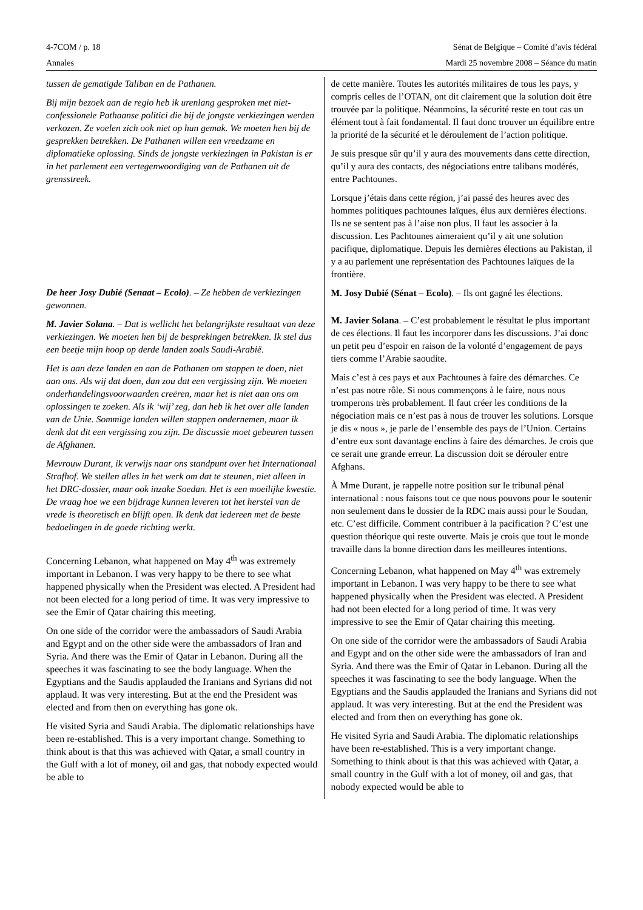4-7COM / p. 18 Sénat de Belgique – Comité d’avis fédéral
Annales Mardi 25 novembre 2008 – Séance du matin
tussen de gematigde Taliban en de Pathanen.
Bij mijn bezoek aan de regio heb ik urenlang gesproken met niet-confessionele Pathaanse politici die bij de jongste verkiezingen werden verkozen. Ze voelen zich ook niet op hun gemak. We moeten hen bij de gesprekken betrekken. De Pathanen willen een vreedzame en diplomatieke oplossing. Sinds de jongste verkiezingen in Pakistan is er in het parlement een vertegenwoordiging van de Pathanen uit de grensstreek.
De heer Josy Dubié (Senaat – Ecolo). – Ze hebben de verkiezingen gewonnen.
M. Javier Solana. – Dat is wellicht het belangrijkste resultaat van deze verkiezingen. We moeten hen bij de besprekingen betrekken. Ik stel dus een beetje mijn hoop op derde landen zoals Saudi-Arabië.
Het is aan deze landen en aan de Pathanen om stappen te doen, niet aan ons. Als wij dat doen, dan zou dat een vergissing zijn. We moeten onderhandelingsvoorwaarden creëren, maar het is niet aan ons om oplossingen te zoeken. Als ik ‘wij’ zeg, dan heb ik het over alle landen van de Unie. Sommige landen willen stappen ondernemen, maar ik denk dat dit een vergissing zou zijn. De discussie moet gebeuren tussen de Afghanen.
Mevrouw Durant, ik verwijs naar ons standpunt over het Internationaal Strafhof. We stellen alles in het werk om dat te steunen, niet alleen in het DRC-dossier, maar ook inzake Soedan. Het is een moeilijke kwestie. De vraag hoe we een bijdrage kunnen leveren tot het herstel van de vrede is theoretisch en blijft open. Ik denk dat iedereen met de beste bedoelingen in de goede richting werkt.
Concerning Lebanon, what happened on May 4<sup>th</sup> was extremely important in Lebanon. I was very happy to be there to see what happened physically when the President was elected. A President had not been elected for a long period of time. It was very impressive to see the Emir of Qatar chairing this meeting.
On one side of the corridor were the ambassadors of Saudi Arabia and Egypt and on the other side were the ambassadors of Iran and Syria. And there was the Emir of Qatar in Lebanon. During all the speeches it was fascinating to see the body language. When the Egyptians and the Saudis applauded the Iranians and Syrians did not applaud. It was very interesting. But at the end the President was elected and from then on everything has gone ok.
He visited Syria and Saudi Arabia. The diplomatic relationships have been re-established. This is a very important change. Something to think about is that this was achieved with Qatar, a small country in the Gulf with a lot of money, oil and gas, that nobody expected would be able to
de cette manière. Toutes les autorités militaires de tous les pays, y compris celles de l’OTAN, ont dit clairement que la solution doit être trouvée par la politique. Néanmoins, la sécurité reste en tout cas un élément tout à fait fondamental. Il faut donc trouver un équilibre entre la priorité de la sécurité et le déroulement de l’action politique.
Je suis presque sûr qu’il y aura des mouvements dans cette direction, qu’il y aura des contacts, des négociations entre talibans modérés, entre Pachtounes.
Lorsque j’étais dans cette région, j’ai passé des heures avec des hommes politiques pachtounes laïques, élus aux dernières élections. Ils ne se sentent pas à l’aise non plus. Il faut les associer à la discussion. Les Pachtounes aimeraient qu’il y ait une solution pacifique, diplomatique. Depuis les dernières élections au Pakistan, il y a au parlement une représentation des Pachtounes laïques de la frontière.
M. Josy Dubié (Sénat – Ecolo). – Ils ont gagné les élections.
M. Javier Solana. – C’est probablement le résultat le plus important de ces élections. Il faut les incorporer dans les discussions. J’ai donc un petit peu d’espoir en raison de la volonté d’engagement de pays tiers comme l’Arabie saoudite.
Mais c’est à ces pays et aux Pachtounes à faire des démarches. Ce n’est pas notre rôle. Si nous commençons à le faire, nous nous tromperons très probablement. Il faut créer les conditions de la négociation mais ce n’est pas à nous de trouver les solutions. Lorsque je dis « nous », je parle de l’ensemble des pays de l’Union. Certains d’entre eux sont davantage enclins à faire des démarches. Je crois que ce serait une grande erreur. La discussion doit se dérouler entre Afghans.
À Mme Durant, je rappelle notre position sur le tribunal pénal international : nous faisons tout ce que nous pouvons pour le soutenir non seulement dans le dossier de la RDC mais aussi pour le Soudan, etc. C’est difficile. Comment contribuer à la pacification ? C’est une question théorique qui reste ouverte. Mais je crois que tout le monde travaille dans la bonne direction dans les meilleures intentions.
Concerning Lebanon, what happened on May 4<sup>th</sup> was extremely important in Lebanon. I was very happy to be there to see what happened physically when the President was elected. A President had not been elected for a long period of time. It was very impressive to see the Emir of Qatar chairing this meeting.
On one side of the corridor were the ambassadors of Saudi Arabia and Egypt and on the other side were the ambassadors of Iran and Syria. And there was the Emir of Qatar in Lebanon. During all the speeches it was fascinating to see the body language. When the Egyptians and the Saudis applauded the Iranians and Syrians did not applaud. It was very interesting. But at the end the President was elected and from then on everything has gone ok.
He visited Syria and Saudi Arabia. The diplomatic relationships have been re-established. This is a very important change. Something to think about is that this was achieved with Qatar, a small country in the Gulf with a lot of money, oil and gas, that nobody expected would be able to